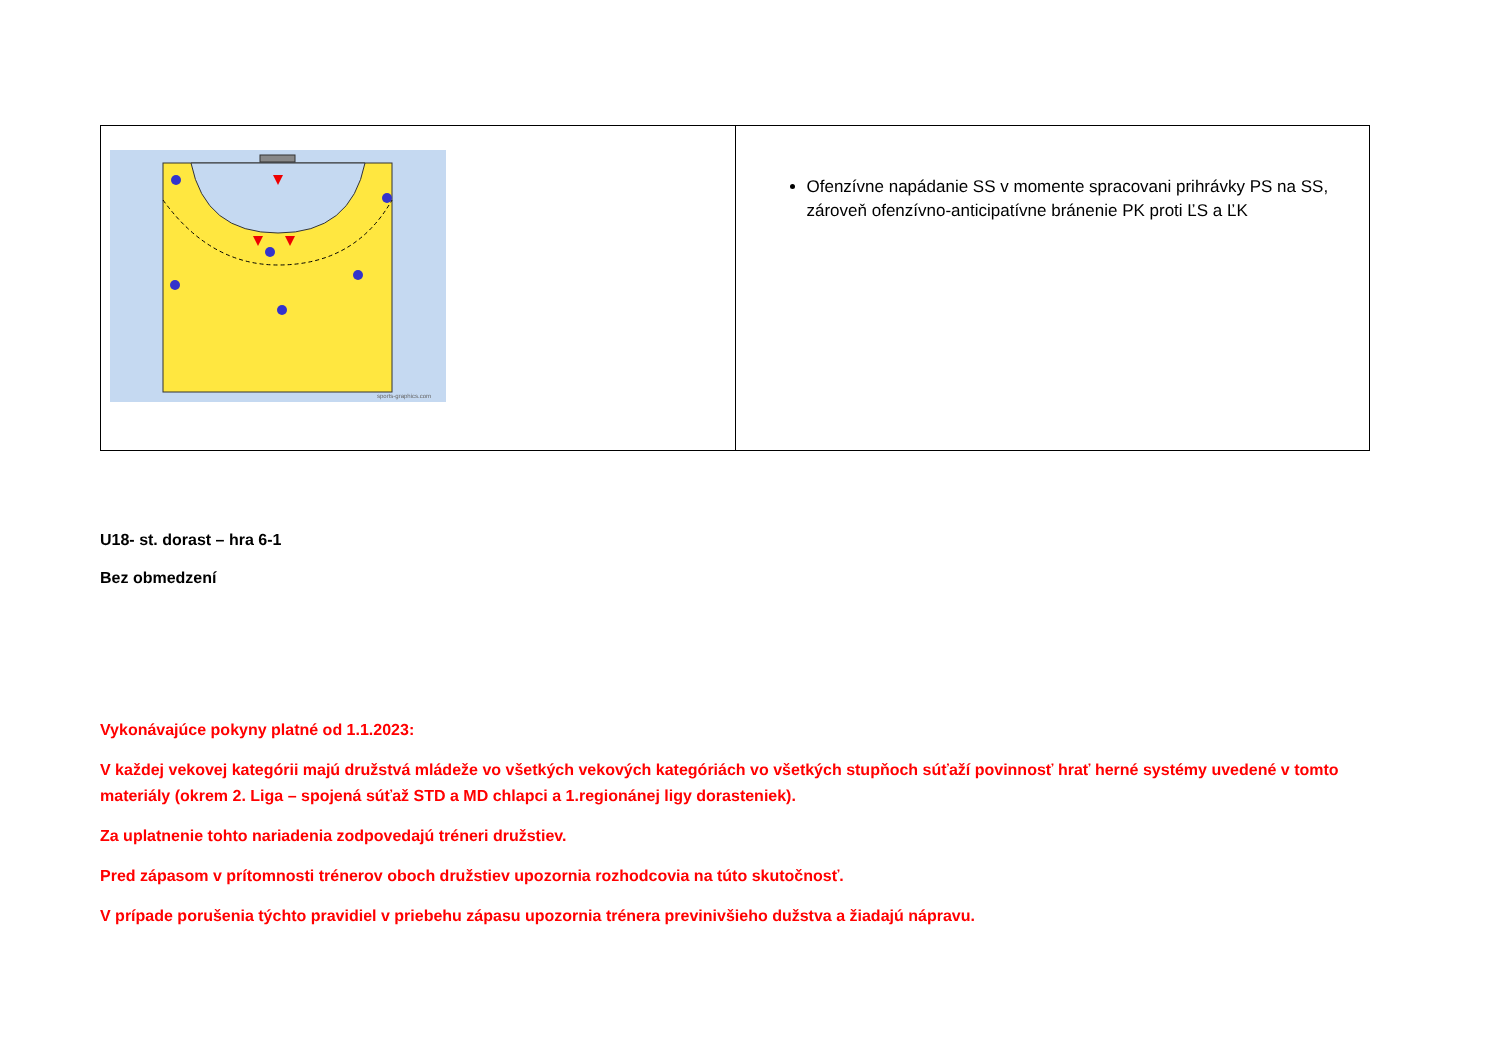| sports-graphics.com | Ofenzívne napádanie SS v momente spracovani prihrávky PS na SS, zároveň ofenzívno-anticipatívne bránenie PK proti ĽS a ĽK |
U18- st. dorast – hra 6-1
Bez obmedzení
Vykonávajúce pokyny platné od 1.1.2023:
V každej vekovej kategórii majú družstvá mládeže vo všetkých vekových kategóriách vo všetkých stupňoch súťaží povinnosť hrať herné systémy uvedené v tomto materiály (okrem 2. Liga – spojená súťaž STD a MD chlapci a 1.regionánej ligy dorasteniek).
Za uplatnenie tohto nariadenia zodpovedajú tréneri družstiev.
Pred zápasom v prítomnosti trénerov oboch družstiev upozornia rozhodcovia na túto skutočnosť.
V prípade porušenia týchto pravidiel v priebehu zápasu upozornia trénera previnivšieho dužstva a žiadajú nápravu.